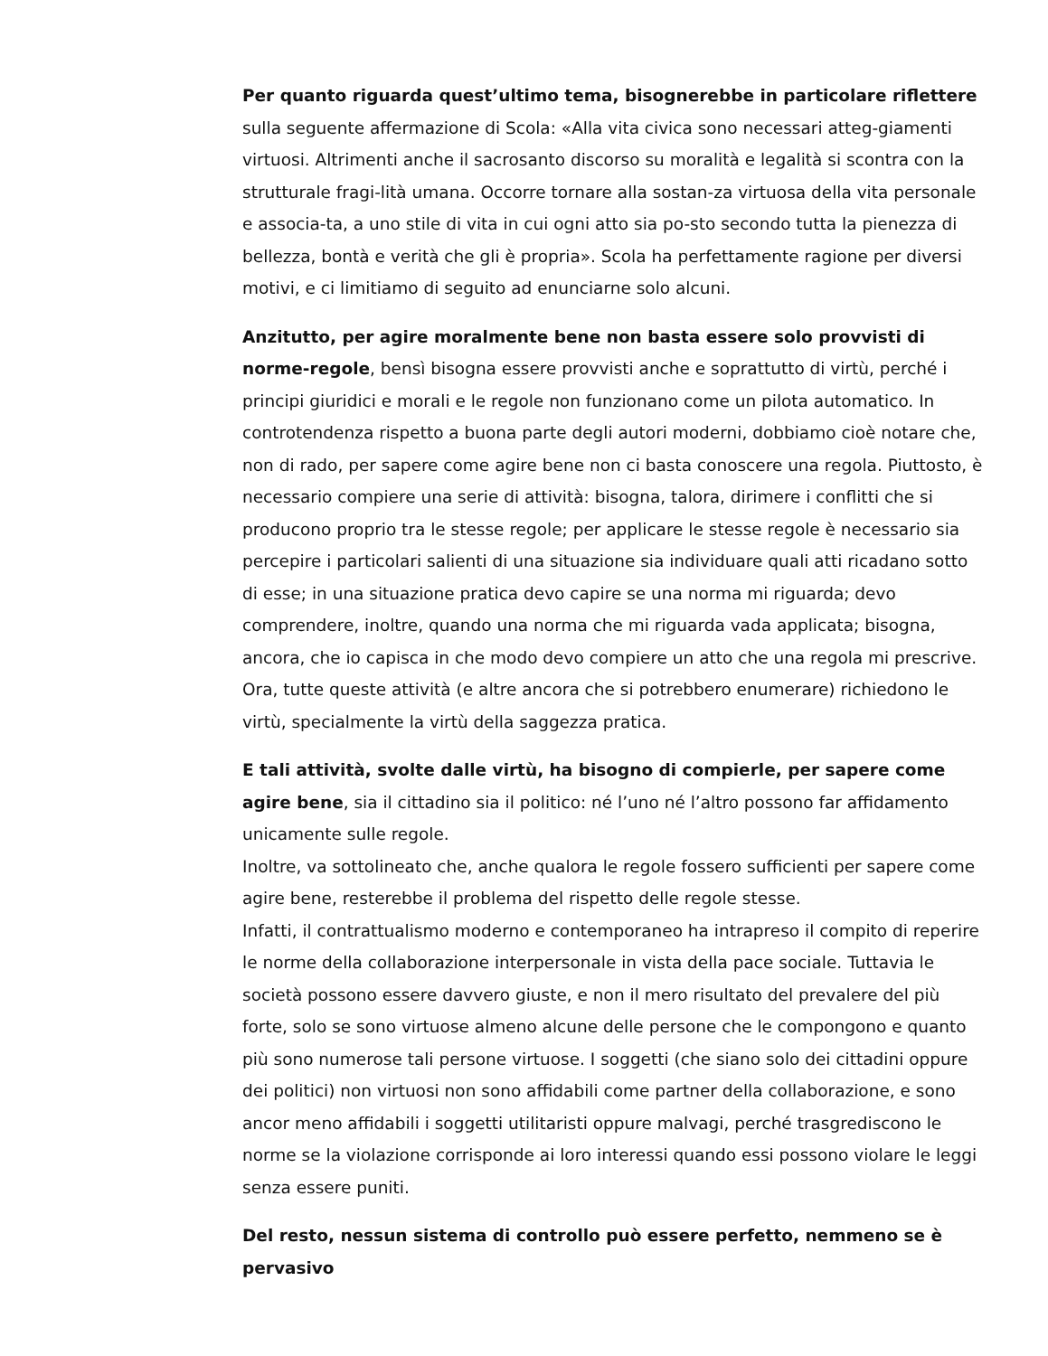Per quanto riguarda quest’ultimo tema, bisognerebbe in particolare riflettere sulla seguente affermazione di Scola: «Alla vita civica sono necessari atteg-giamenti virtuosi. Altrimenti anche il sacrosanto discorso su moralità e legalità si scontra con la strutturale fragi-lità umana. Occorre tornare alla sostan-za virtuosa della vita personale e associa-ta, a uno stile di vita in cui ogni atto sia po-sto secondo tutta la pienezza di bellezza, bontà e verità che gli è propria». Scola ha perfettamente ragione per diversi motivi, e ci limitiamo di seguito ad enunciarne solo alcuni.
Anzitutto, per agire moralmente bene non basta essere solo provvisti di norme-regole, bensì bisogna essere provvisti anche e soprattutto di virtù, perché i principi giuridici e morali e le regole non funzionano come un pilota automatico. In controtendenza rispetto a buona parte degli autori moderni, dobbiamo cioè notare che, non di rado, per sapere come agire bene non ci basta conoscere una regola. Piuttosto, è necessario compiere una serie di attività: bisogna, talora, dirimere i conflitti che si producono proprio tra le stesse regole; per applicare le stesse regole è necessario sia percepire i particolari salienti di una situazione sia individuare quali atti ricadano sotto di esse; in una situazione pratica devo capire se una norma mi riguarda; devo comprendere, inoltre, quando una norma che mi riguarda vada applicata; bisogna, ancora, che io capisca in che modo devo compiere un atto che una regola mi prescrive. Ora, tutte queste attività (e altre ancora che si potrebbero enumerare) richiedono le virtù, specialmente la virtù della saggezza pratica.
E tali attività, svolte dalle virtù, ha bisogno di compierle, per sapere come agire bene, sia il cittadino sia il politico: né l’uno né l’altro possono far affidamento unicamente sulle regole.
Inoltre, va sottolineato che, anche qualora le regole fossero sufficienti per sapere come agire bene, resterebbe il problema del rispetto delle regole stesse.
Infatti, il contrattualismo moderno e contemporaneo ha intrapreso il compito di reperire le norme della collaborazione interpersonale in vista della pace sociale. Tuttavia le società possono essere davvero giuste, e non il mero risultato del prevalere del più forte, solo se sono virtuose almeno alcune delle persone che le compongono e quanto più sono numerose tali persone virtuose. I soggetti (che siano solo dei cittadini oppure dei politici) non virtuosi non sono affidabili come partner della collaborazione, e sono ancor meno affidabili i soggetti utilitaristi oppure malvagi, perché trasgrediscono le norme se la violazione corrisponde ai loro interessi quando essi possono violare le leggi senza essere puniti.
Del resto, nessun sistema di controllo può essere perfetto, nemmeno se è pervasivo